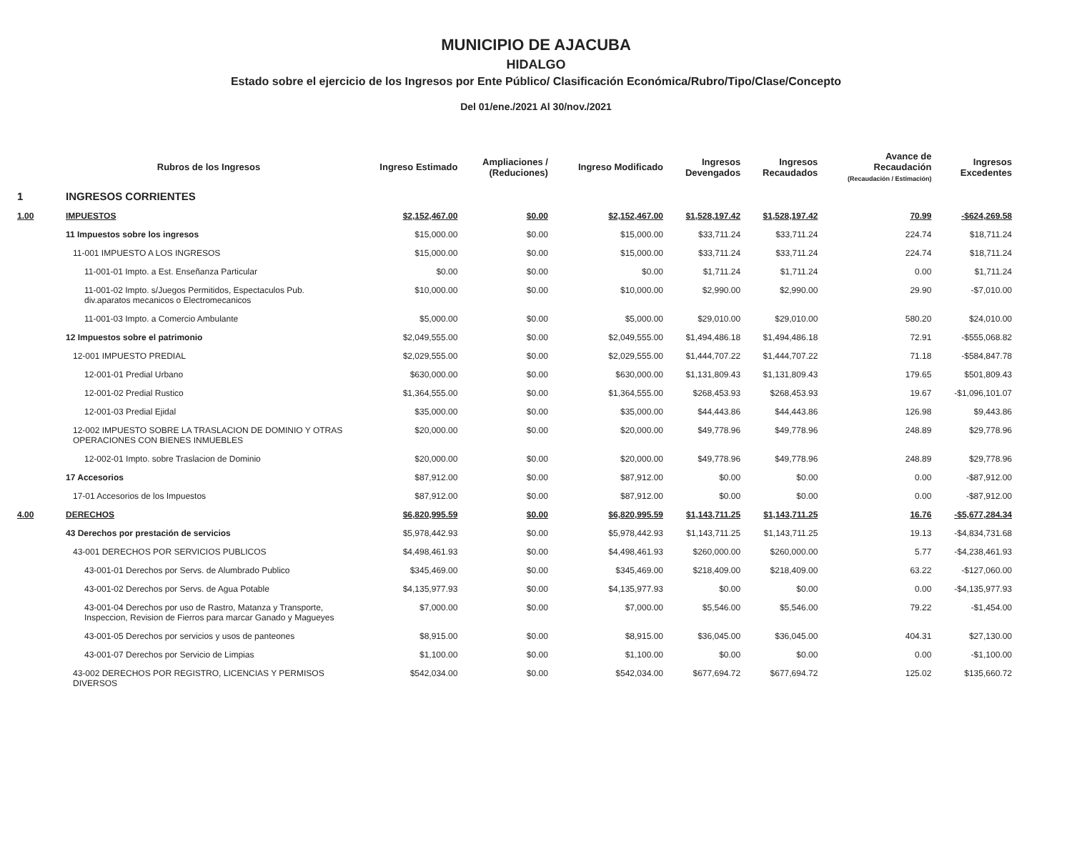MUNICIPIO DE AJACUBA
HIDALGO
Estado sobre el ejercicio de los Ingresos por Ente Público/ Clasificación Económica/Rubro/Tipo/Clase/Concepto
Del 01/ene./2021 Al 30/nov./2021
| | Rubros de los Ingresos | Ingreso Estimado | Ampliaciones / (Reduciones) | Ingreso Modificado | Ingresos Devengados | Ingresos Recaudados | Avance de Recaudación (Recaudación / Estimación) | Ingresos Excedentes |
| --- | --- | --- | --- | --- | --- | --- | --- | --- |
| 1 | INGRESOS CORRIENTES | | | | | | | |
| 1.00 | IMPUESTOS | $2,152,467.00 | $0.00 | $2,152,467.00 | $1,528,197.42 | $1,528,197.42 | 70.99 | -$624,269.58 |
| | 11 Impuestos sobre los ingresos | $15,000.00 | $0.00 | $15,000.00 | $33,711.24 | $33,711.24 | 224.74 | $18,711.24 |
| | 11-001 IMPUESTO A LOS INGRESOS | $15,000.00 | $0.00 | $15,000.00 | $33,711.24 | $33,711.24 | 224.74 | $18,711.24 |
| | 11-001-01 Impto. a Est. Enseñanza Particular | $0.00 | $0.00 | $0.00 | $1,711.24 | $1,711.24 | 0.00 | $1,711.24 |
| | 11-001-02 Impto. s/Juegos Permitidos, Espectaculos Pub. div.aparatos mecanicos o Electromecanicos | $10,000.00 | $0.00 | $10,000.00 | $2,990.00 | $2,990.00 | 29.90 | -$7,010.00 |
| | 11-001-03 Impto. a Comercio Ambulante | $5,000.00 | $0.00 | $5,000.00 | $29,010.00 | $29,010.00 | 580.20 | $24,010.00 |
| | 12 Impuestos sobre el patrimonio | $2,049,555.00 | $0.00 | $2,049,555.00 | $1,494,486.18 | $1,494,486.18 | 72.91 | -$555,068.82 |
| | 12-001 IMPUESTO PREDIAL | $2,029,555.00 | $0.00 | $2,029,555.00 | $1,444,707.22 | $1,444,707.22 | 71.18 | -$584,847.78 |
| | 12-001-01 Predial Urbano | $630,000.00 | $0.00 | $630,000.00 | $1,131,809.43 | $1,131,809.43 | 179.65 | $501,809.43 |
| | 12-001-02 Predial Rustico | $1,364,555.00 | $0.00 | $1,364,555.00 | $268,453.93 | $268,453.93 | 19.67 | -$1,096,101.07 |
| | 12-001-03 Predial Ejidal | $35,000.00 | $0.00 | $35,000.00 | $44,443.86 | $44,443.86 | 126.98 | $9,443.86 |
| | 12-002 IMPUESTO SOBRE LA TRASLACION DE DOMINIO Y OTRAS OPERACIONES CON BIENES INMUEBLES | $20,000.00 | $0.00 | $20,000.00 | $49,778.96 | $49,778.96 | 248.89 | $29,778.96 |
| | 12-002-01 Impto. sobre Traslacion de Dominio | $20,000.00 | $0.00 | $20,000.00 | $49,778.96 | $49,778.96 | 248.89 | $29,778.96 |
| | 17 Accesorios | $87,912.00 | $0.00 | $87,912.00 | $0.00 | $0.00 | 0.00 | -$87,912.00 |
| | 17-01 Accesorios de los Impuestos | $87,912.00 | $0.00 | $87,912.00 | $0.00 | $0.00 | 0.00 | -$87,912.00 |
| 4.00 | DERECHOS | $6,820,995.59 | $0.00 | $6,820,995.59 | $1,143,711.25 | $1,143,711.25 | 16.76 | -$5,677,284.34 |
| | 43 Derechos por prestación de servicios | $5,978,442.93 | $0.00 | $5,978,442.93 | $1,143,711.25 | $1,143,711.25 | 19.13 | -$4,834,731.68 |
| | 43-001 DERECHOS POR SERVICIOS PUBLICOS | $4,498,461.93 | $0.00 | $4,498,461.93 | $260,000.00 | $260,000.00 | 5.77 | -$4,238,461.93 |
| | 43-001-01 Derechos por Servs. de Alumbrado Publico | $345,469.00 | $0.00 | $345,469.00 | $218,409.00 | $218,409.00 | 63.22 | -$127,060.00 |
| | 43-001-02 Derechos por Servs. de Agua Potable | $4,135,977.93 | $0.00 | $4,135,977.93 | $0.00 | $0.00 | 0.00 | -$4,135,977.93 |
| | 43-001-04 Derechos por uso de Rastro, Matanza y Transporte, Inspeccion, Revision de Fierros para marcar Ganado y Magueyes | $7,000.00 | $0.00 | $7,000.00 | $5,546.00 | $5,546.00 | 79.22 | -$1,454.00 |
| | 43-001-05 Derechos por servicios y usos de panteones | $8,915.00 | $0.00 | $8,915.00 | $36,045.00 | $36,045.00 | 404.31 | $27,130.00 |
| | 43-001-07 Derechos por Servicio de Limpias | $1,100.00 | $0.00 | $1,100.00 | $0.00 | $0.00 | 0.00 | -$1,100.00 |
| | 43-002 DERECHOS POR REGISTRO, LICENCIAS Y PERMISOS DIVERSOS | $542,034.00 | $0.00 | $542,034.00 | $677,694.72 | $677,694.72 | 125.02 | $135,660.72 |